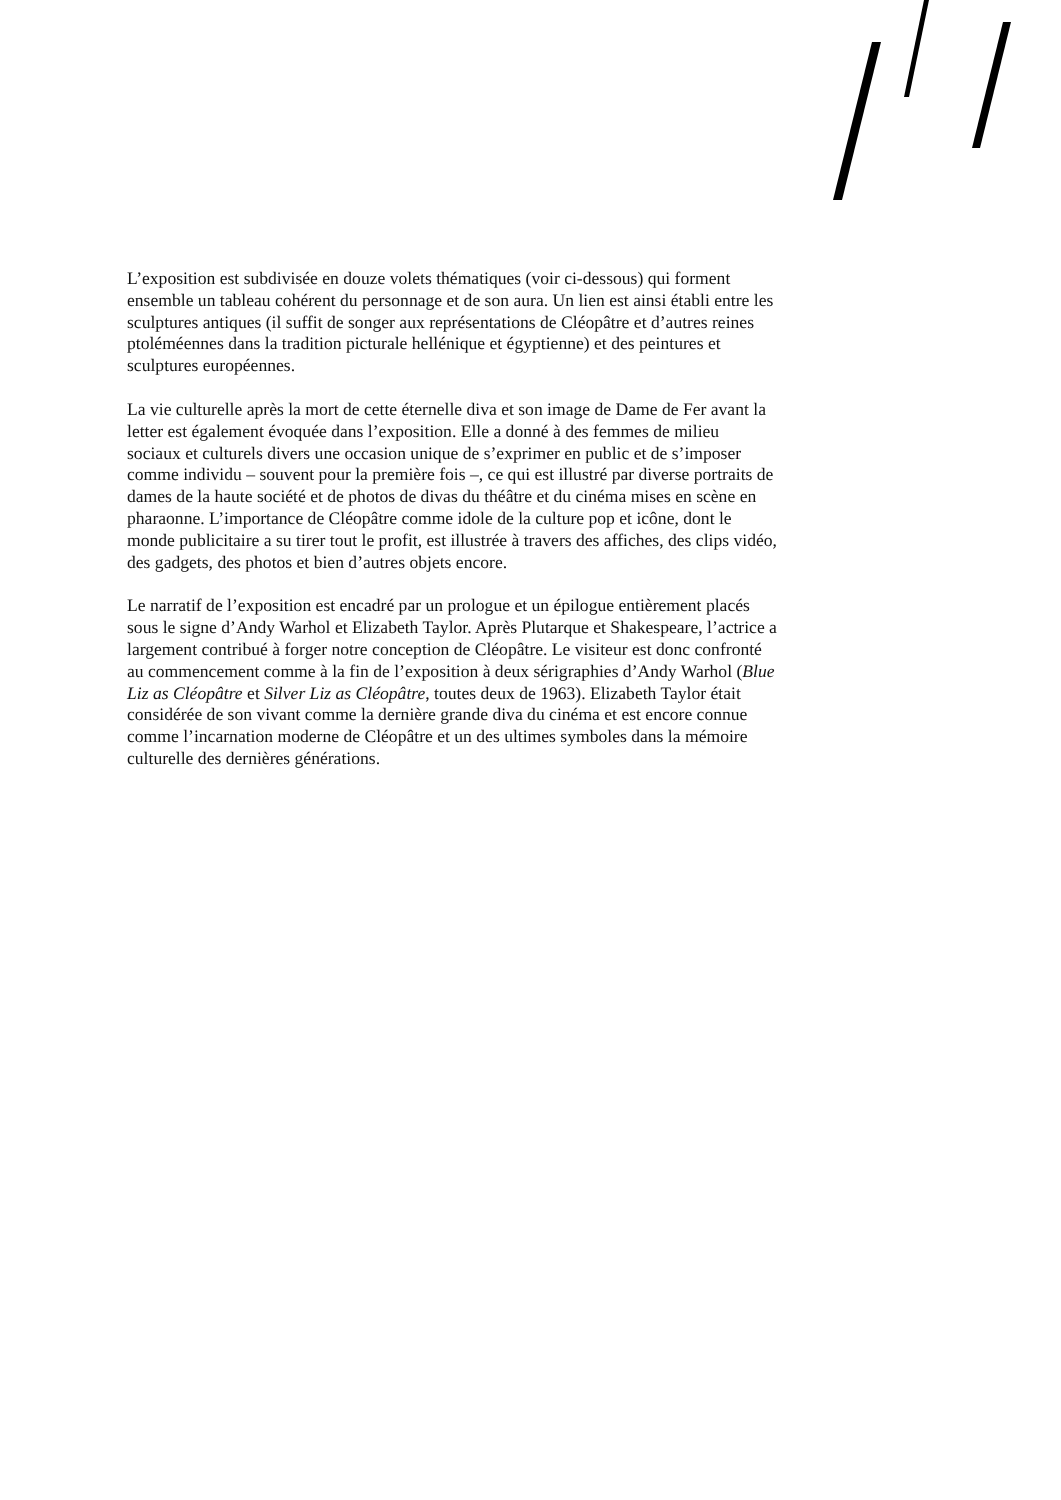L’exposition est subdivisée en douze volets thématiques (voir ci-dessous) qui forment ensemble un tableau cohérent du personnage et de son aura. Un lien est ainsi établi entre les sculptures antiques (il suffit de songer aux représentations de Cléopâtre et d’autres reines ptoléméennes dans la tradition picturale hellénique et égyptienne) et des peintures et sculptures européennes.
La vie culturelle après la mort de cette éternelle diva et son image de Dame de Fer avant la letter est également évoquée dans l’exposition. Elle a donné à des femmes de milieu sociaux et culturels divers une occasion unique de s’exprimer en public et de s’imposer comme individu – souvent pour la première fois –, ce qui est illustré par diverse portraits de dames de la haute société et de photos de divas du théâtre et du cinéma mises en scène en pharaonne. L’importance de Cléopâtre comme idole de la culture pop et icône, dont le monde publicitaire a su tirer tout le profit, est illustrée à travers des affiches, des clips vidéo, des gadgets, des photos et bien d’autres objets encore.
Le narratif de l’exposition est encadré par un prologue et un épilogue entièrement placés sous le signe d’Andy Warhol et Elizabeth Taylor. Après Plutarque et Shakespeare, l’actrice a largement contribué à forger notre conception de Cléopâtre. Le visiteur est donc confronté au commencement comme à la fin de l’exposition à deux sérigraphies d’Andy Warhol (Blue Liz as Cléopâtre et Silver Liz as Cléopâtre, toutes deux de 1963). Elizabeth Taylor était considérée de son vivant comme la dernière grande diva du cinéma et est encore connue comme l’incarnation moderne de Cléopâtre et un des ultimes symboles dans la mémoire culturelle des dernières générations.